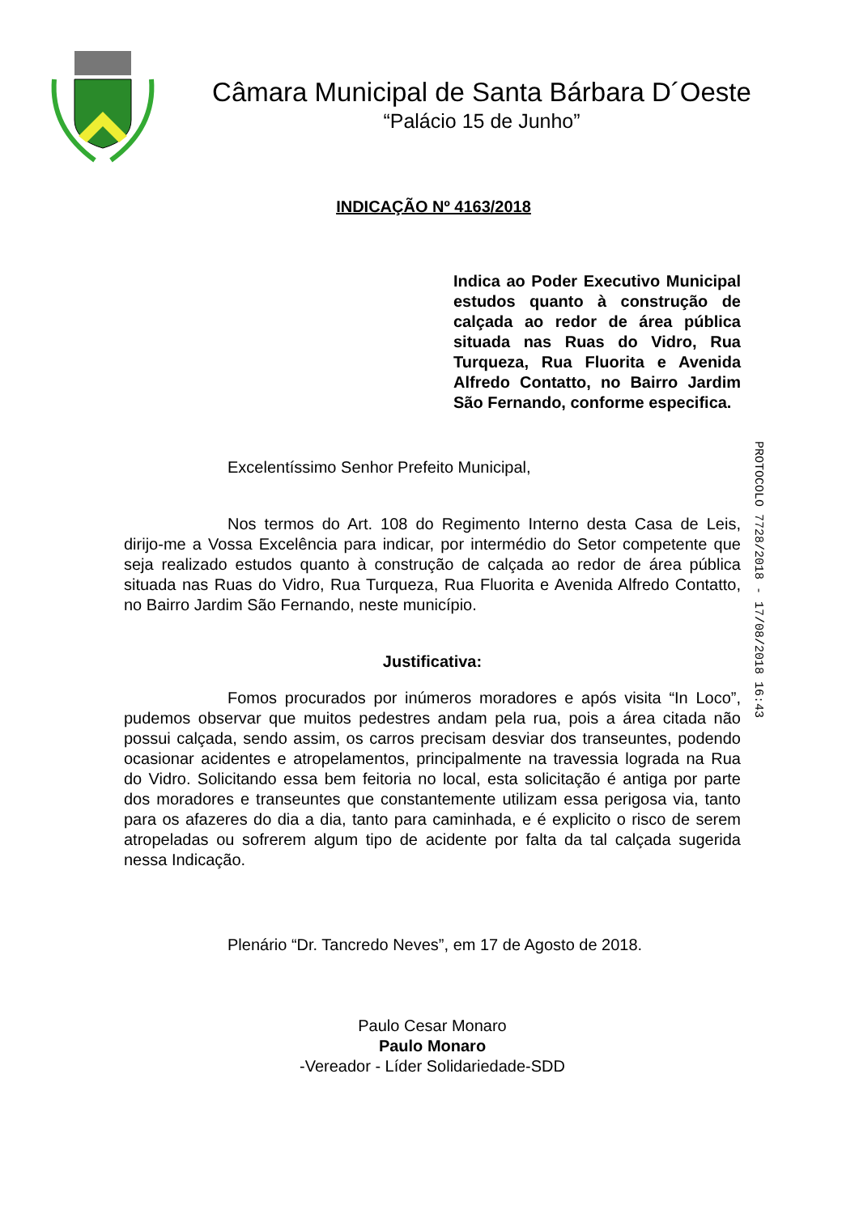Câmara Municipal de Santa Bárbara D´Oeste
“Palácio 15 de Junho”
INDICAÇÃO Nº 4163/2018
Indica ao Poder Executivo Municipal estudos quanto à construção de calçada ao redor de área pública situada nas Ruas do Vidro, Rua Turqueza, Rua Fluorita e Avenida Alfredo Contatto, no Bairro Jardim São Fernando, conforme especifica.
Excelentíssimo Senhor Prefeito Municipal,
Nos termos do Art. 108 do Regimento Interno desta Casa de Leis, dirijo-me a Vossa Excelência para indicar, por intermédio do Setor competente que seja realizado estudos quanto à construção de calçada ao redor de área pública situada nas Ruas do Vidro, Rua Turqueza, Rua Fluorita e Avenida Alfredo Contatto, no Bairro Jardim São Fernando, neste município.
Justificativa:
Fomos procurados por inúmeros moradores e após visita “In Loco”, pudemos observar que muitos pedestres andam pela rua, pois a área citada não possui calçada, sendo assim, os carros precisam desviar dos transeuntes, podendo ocasionar acidentes e atropelamentos, principalmente na travessia lograda na Rua do Vidro. Solicitando essa bem feitoria no local, esta solicitação é antiga por parte dos moradores e transeuntes que constantemente utilizam essa perigosa via, tanto para os afazeres do dia a dia, tanto para caminhada, e é explicito o risco de serem atropeladas ou sofrerem algum tipo de acidente por falta da tal calçada sugerida nessa Indicação.
Plenário “Dr. Tancredo Neves”, em 17 de Agosto de 2018.
Paulo Cesar Monaro
Paulo Monaro
-Vereador - Líder Solidariedade-SDD
PROTOCOLO 7728/2018 - 17/08/2018 16:43